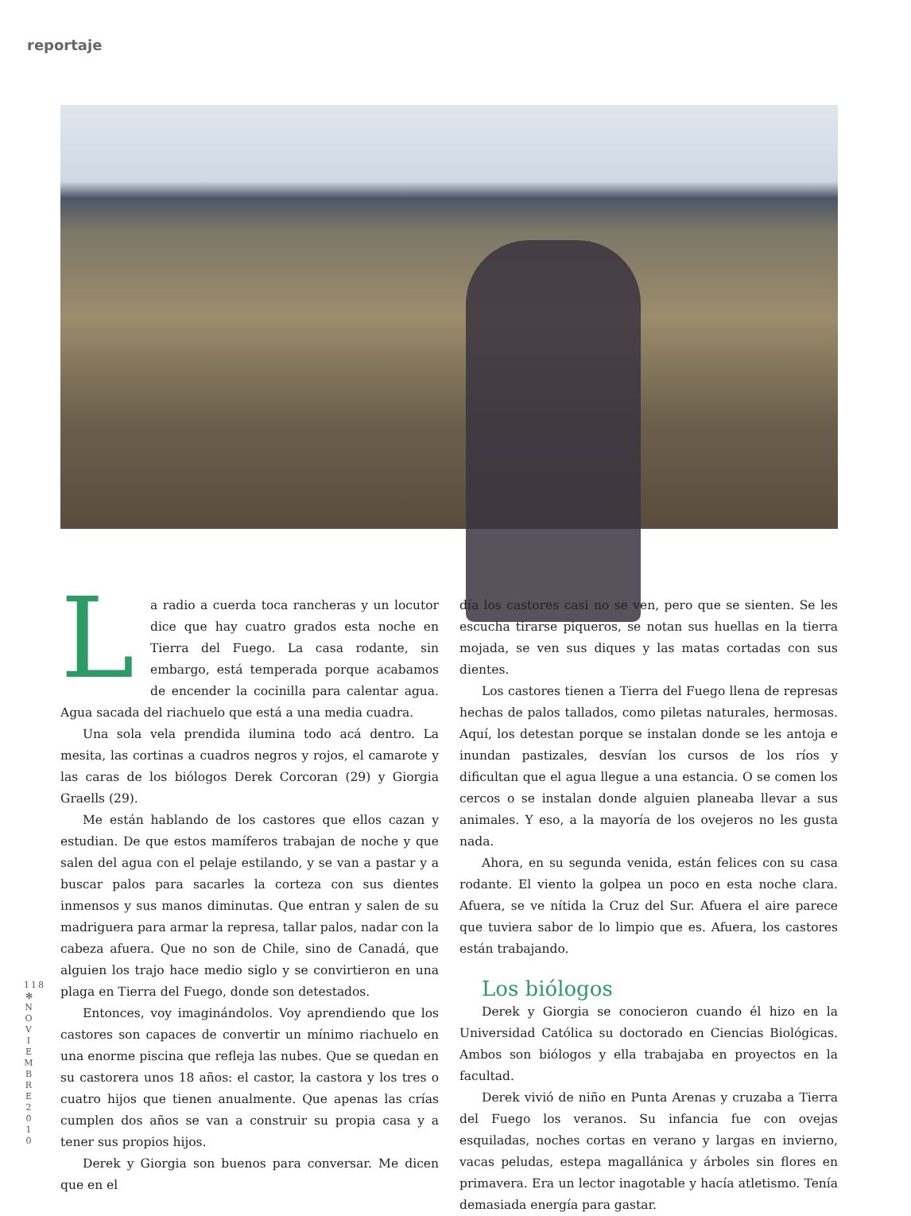reportaje
La radio a cuerda toca rancheras y un locutor dice que hay cuatro grados esta noche en Tierra del Fuego. La casa rodante, sin embargo, está temperada porque acabamos de encender la cocinilla para calentar agua. Agua sacada del riachuelo que está a una media cuadra.
Una sola vela prendida ilumina todo acá dentro. La mesita, las cortinas a cuadros negros y rojos, el camarote y las caras de los biólogos Derek Corcoran (29) y Giorgia Graells (29).
Me están hablando de los castores que ellos cazan y estudian. De que estos mamíferos trabajan de noche y que salen del agua con el pelaje estilando, y se van a pastar y a buscar palos para sacarles la corteza con sus dientes inmensos y sus manos diminutas. Que entran y salen de su madriguera para armar la represa, tallar palos, nadar con la cabeza afuera. Que no son de Chile, sino de Canadá, que alguien los trajo hace medio siglo y se convirtieron en una plaga en Tierra del Fuego, donde son detestados.
Entonces, voy imaginándolos. Voy aprendiendo que los castores son capaces de convertir un mínimo riachuelo en una enorme piscina que refleja las nubes. Que se quedan en su castorera unos 18 años: el castor, la castora y los tres o cuatro hijos que tienen anualmente. Que apenas las crías cumplen dos años se van a construir su propia casa y a tener sus propios hijos.
Derek y Giorgia son buenos para conversar. Me dicen que en el
día los castores casi no se ven, pero que se sienten. Se les escucha tirarse piqueros, se notan sus huellas en la tierra mojada, se ven sus diques y las matas cortadas con sus dientes.
Los castores tienen a Tierra del Fuego llena de represas hechas de palos tallados, como piletas naturales, hermosas. Aquí, los detestan porque se instalan donde se les antoja e inundan pastizales, desvían los cursos de los ríos y dificultan que el agua llegue a una estancia. O se comen los cercos o se instalan donde alguien planeaba llevar a sus animales. Y eso, a la mayoría de los ovejeros no les gusta nada.
Ahora, en su segunda venida, están felices con su casa rodante. El viento la golpea un poco en esta noche clara. Afuera, se ve nítida la Cruz del Sur. Afuera el aire parece que tuviera sabor de lo limpio que es. Afuera, los castores están trabajando.
Los biólogos
Derek y Giorgia se conocieron cuando él hizo en la Universidad Católica su doctorado en Ciencias Biológicas. Ambos son biólogos y ella trabajaba en proyectos en la facultad.
Derek vivió de niño en Punta Arenas y cruzaba a Tierra del Fuego los veranos. Su infancia fue con ovejas esquiladas, noches cortas en verano y largas en invierno, vacas peludas, estepa magallánica y árboles sin flores en primavera. Era un lector inagotable y hacía atletismo. Tenía demasiada energía para gastar.
118
✻
N O V I E M B R E 2 0 1 0